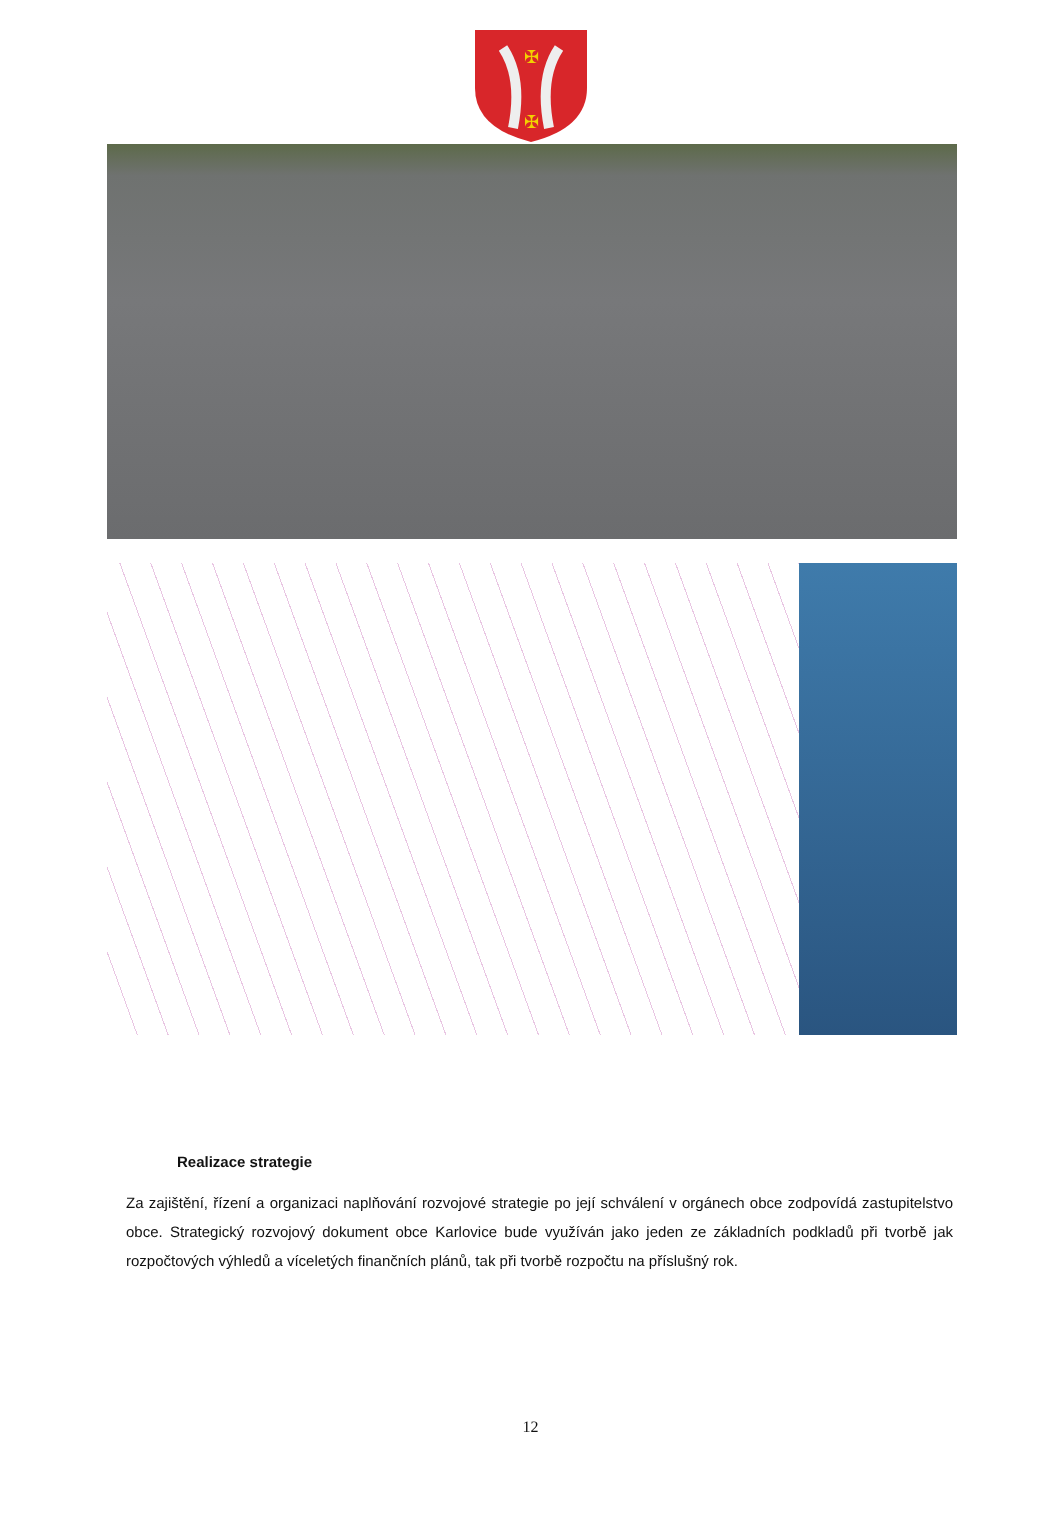✠
✠
Realizace strategie
Za zajištění, řízení a organizaci naplňování rozvojové strategie po její schválení v orgánech obce zodpovídá zastupitelstvo obce. Strategický rozvojový dokument obce Karlovice bude využíván jako jeden ze základních podkladů při tvorbě jak rozpočtových výhledů a víceletých finančních plánů, tak při tvorbě rozpočtu na příslušný rok.
12